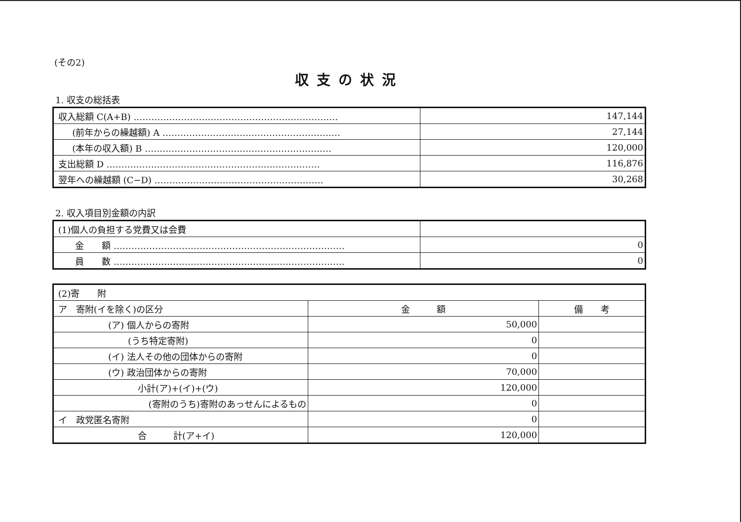(その2)
収支の状況
1. 収支の総括表
| 収入総額 C(A+B) …………………………………………………………… | 147,144 |
| (前年からの繰越額) A …………………………………………………… | 27,144 |
| (本年の収入額) B ……………………………………………………… | 120,000 |
| 支出総額 D ……………………………………………………………… | 116,876 |
| 翌年への繰越額 (C−D) ………………………………………………… | 30,268 |
2. 収入項目別金額の内訳
| (1)個人の負担する党費又は会費 | |
| 金 額 …………………………………………………………………… | 0 |
| 員 数 …………………………………………………………………… | 0 |
| (2)寄 附 | | |
| ア 寄附(イを除く)の区分 | 金 額 | 備 考 |
| (ア) 個人からの寄附 | 50,000 | |
| (うち特定寄附) | 0 | |
| (イ) 法人その他の団体からの寄附 | 0 | |
| (ウ) 政治団体からの寄附 | 70,000 | |
| 小計(ア)+(イ)+(ウ) | 120,000 | |
| (寄附のうち)寄附のあっせんによるもの | 0 | |
| イ 政党匿名寄附 | 0 | |
| 合 計(ア+イ) | 120,000 | |